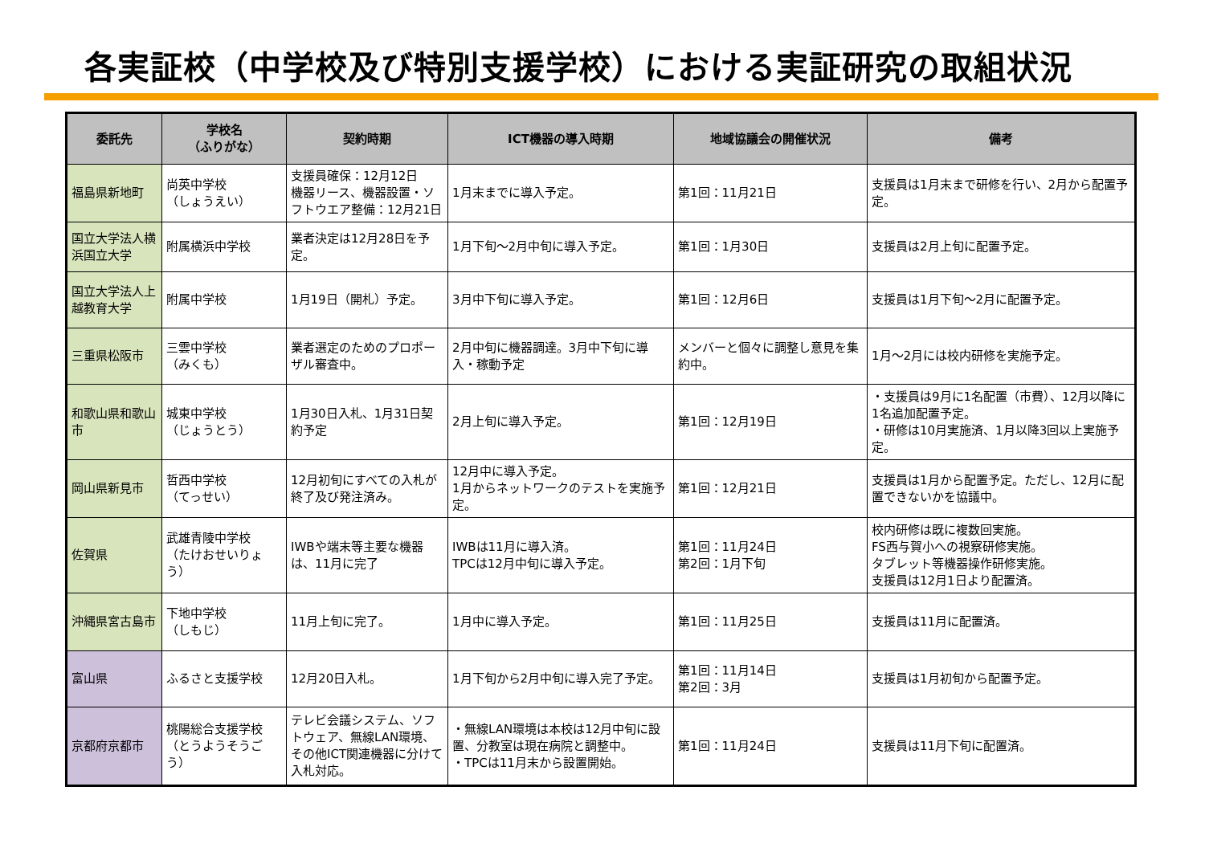各実証校（中学校及び特別支援学校）における実証研究の取組状況
| 委託先 | 学校名 （ふりがな） | 契約時期 | ICT機器の導入時期 | 地域協議会の開催状況 | 備考 |
| --- | --- | --- | --- | --- | --- |
| 福島県新地町 | 尚英中学校 （しょうえい） | 支援員確保：12月12日 機器リース、機器設置・ソフトウエア整備：12月21日 | 1月末までに導入予定。 | 第1回：11月21日 | 支援員は1月末まで研修を行い、2月から配置予定。 |
| 国立大学法人横浜国立大学 | 附属横浜中学校 | 業者決定は12月28日を予定。 | 1月下旬～2月中旬に導入予定。 | 第1回：1月30日 | 支援員は2月上旬に配置予定。 |
| 国立大学法人上越教育大学 | 附属中学校 | 1月19日（開札）予定。 | 3月中下旬に導入予定。 | 第1回：12月6日 | 支援員は1月下旬～2月に配置予定。 |
| 三重県松阪市 | 三雲中学校 （みくも） | 業者選定のためのプロポーザル審査中。 | 2月中旬に機器調達。3月中下旬に導入・稼動予定 | メンバーと個々に調整し意見を集約中。 | 1月～2月には校内研修を実施予定。 |
| 和歌山県和歌山市 | 城東中学校 （じょうとう） | 1月30日入札、1月31日契約予定 | 2月上旬に導入予定。 | 第1回：12月19日 | ・支援員は9月に1名配置（市費）、12月以降に1名追加配置予定。 ・研修は10月実施済、1月以降3回以上実施予定。 |
| 岡山県新見市 | 哲西中学校 （てっせい） | 12月初旬にすべての入札が終了及び発注済み。 | 12月中に導入予定。 1月からネットワークのテストを実施予定。 | 第1回：12月21日 | 支援員は1月から配置予定。ただし、12月に配置できないかを協議中。 |
| 佐賀県 | 武雄青陵中学校 （たけおせいりょう） | IWBや端末等主要な機器は、11月に完了 | IWBは11月に導入済。 TPCは12月中旬に導入予定。 | 第1回：11月24日 第2回：1月下旬 | 校内研修は既に複数回実施。 FS西与賀小への視察研修実施。 タブレット等機器操作研修実施。 支援員は12月1日より配置済。 |
| 沖縄県宮古島市 | 下地中学校 （しもじ） | 11月上旬に完了。 | 1月中に導入予定。 | 第1回：11月25日 | 支援員は11月に配置済。 |
| 富山県 | ふるさと支援学校 | 12月20日入札。 | 1月下旬から2月中旬に導入完了予定。 | 第1回：11月14日 第2回：3月 | 支援員は1月初旬から配置予定。 |
| 京都府京都市 | 桃陽総合支援学校 （とうようそうごう） | テレビ会議システム、ソフトウェア、無線LAN環境、その他ICT関連機器に分けて入札対応。 | ・無線LAN環境は本校は12月中旬に設置、分教室は現在病院と調整中。 ・TPCは11月末から設置開始。 | 第1回：11月24日 | 支援員は11月下旬に配置済。 |